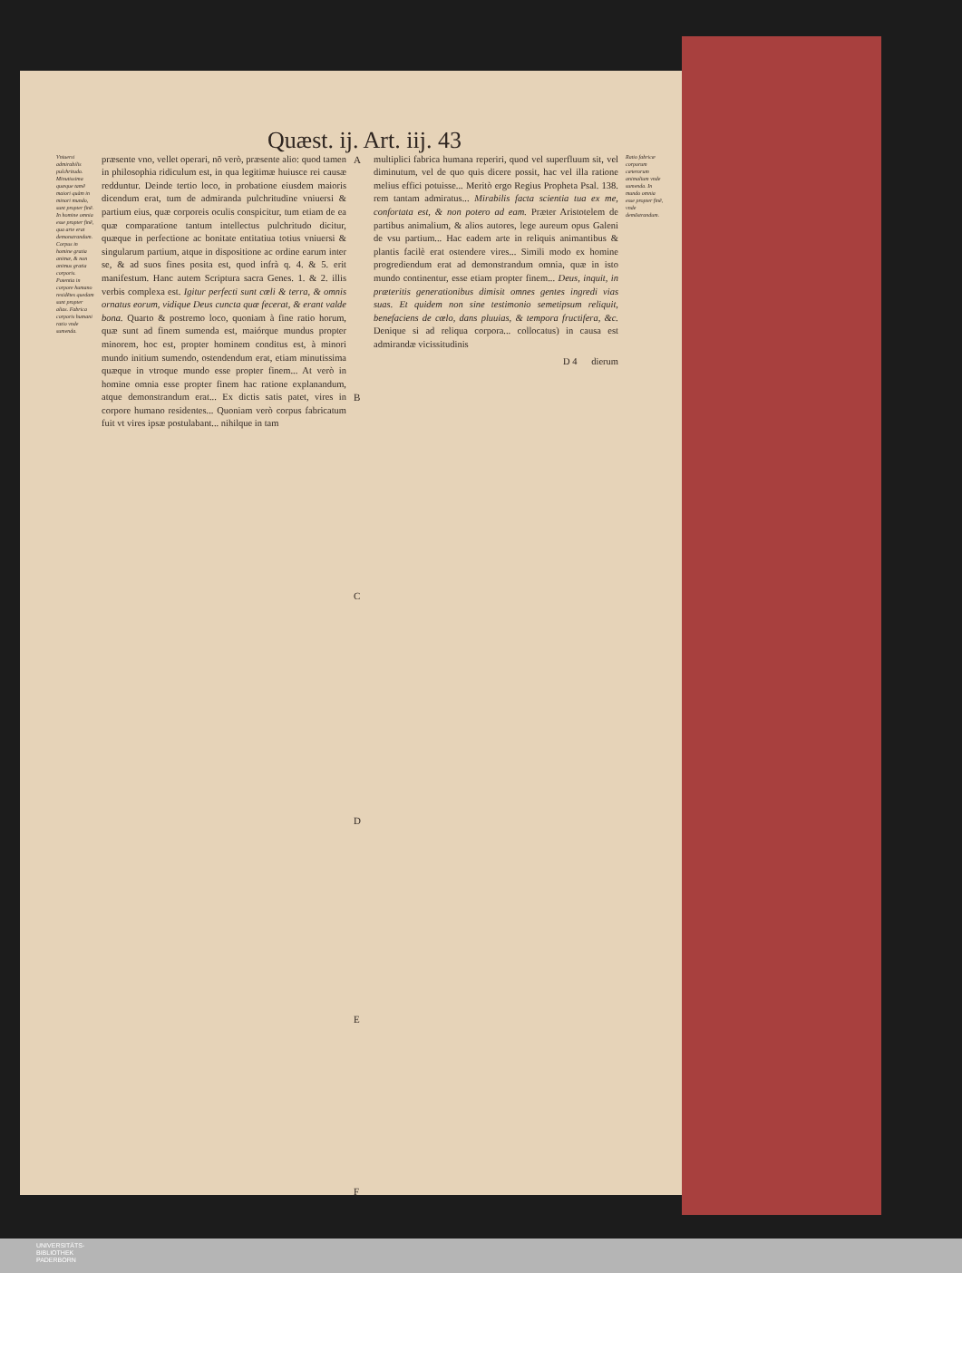Quæst. ij. Art. iij. 43
Vniuersi admirabilis pulchritudo. Minutissima quæque tamẽ maiori quàm in minori mundo, sunt propter finẽ. In homine omnia esse propter finẽ, qua arte erat demonstrandum. Corpus in homine gratia animæ, & non animus gratia corporis. Potentia in corpore humano residẽtes quedam sunt propter alias. Fabrica corporis humani ratio vnde sumenda.
præsente vno, vellet operari, nõ verò, præsente alio: quod tamen in philosophia ridiculum est, in qua legitimæ huiusce rei causæ redduntur. Deinde tertio loco, in probatione eiusdem maioris dicendum erat, tum de admiranda pulchritudine vniuersi & partium eius, quæ corporeis oculis conspicitur, tum etiam de ea quæ comparatione tantum intellectus pulchritudo dicitur, quæque in perfectione ac bonitate entitatiua totius vniuersi & singularum partium, atque in dispositione ac ordine earum inter se, & ad suos fines posita est, quod infrà q. 4. & 5. erit manifestum. Hanc autem Scriptura sacra Genes. 1. & 2. illis verbis complexa est. Igitur perfecti sunt cœli & terra, & omnis ornatus eorum, vidique Deus cuncta quæ fecerat, & erant valde bona. Quarto & postremo loco, quoniam à fine ratio horum, quæ sunt ad finem sumenda est, maiórque mundus propter minorem, hoc est, propter hominem conditus est, à minori mundo initium sumendo, ostendendum erat, etiam minutissima quæque in vtroque mundo esse propter finem... At verò in homine omnia esse propter finem hac ratione explanandum, atque demonstrandum erat... Ex dictis satis patet, vires in corpore humano residentes... Quoniam verò corpus fabricatum fuit vt vires ipsæ postulabant... nihilque in tam
A
B
C
D
E
F
multiplici fabrica humana reperiri, quod vel superfluum sit, vel diminutum, vel de quo quis dicere possit, hac vel illa ratione melius effici potuisse... Meritò ergo Regius Propheta Psal. 138. rem tantam admiratus... Mirabilis facta scientia tua ex me, confortata est, & non potero ad eam. Præter Aristotelem de partibus animalium, & alios autores, lege aureum opus Galeni de vsu partium... Hac eadem arte in reliquis animantibus & plantis facilè erat ostendere vires... Simili modo ex homine progrediendum erat ad demonstrandum omnia, quæ in isto mundo continentur, esse etiam propter finem... Deus, inquit, in præteritis generationibus dimisit omnes gentes ingredi vias suas. Et quidem non sine testimonio semetipsum reliquit, benefaciens de cœlo, dans pluuias, & tempora fructifera, &c. Denique si ad reliqua corpora... collocatus) in causa est admirandæ vicissitudinis
D 4 dierum
Ratio fabricæ corporum cæterorum animalium vnde sumenda. In mundo omnia esse propter finẽ, vnde demõstrandum.
UNIVERSITÄTS-
BIBLIOTHEK
PADERBORN